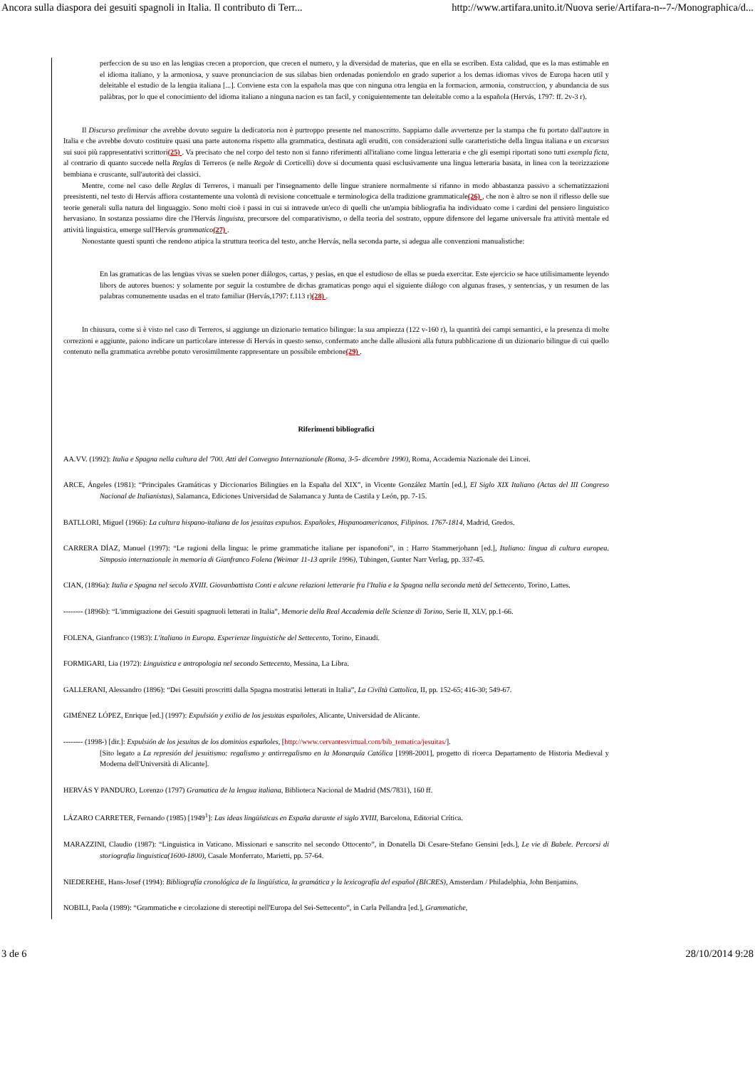Ancora sulla diaspora dei gesuiti spagnoli in Italia. Il contributo di Terr... http://www.artifara.unito.it/Nuova serie/Artifara-n--7-/Monographica/d...
perfeccion de su uso en las lengüas crecen a proporcion, que crecen el numero, y la diversidad de materias, que en ella se escrìben. Esta calidad, que es la mas estimable en el idioma italiano, y la armoniosa, y suave pronunciacion de sus silabas bien ordenadas poniendolo en grado superior a los demas idiomas vivos de Europa hacen util y deleitable el estudio de la lengüa italiana [...]. Conviene esta con la española mas que con ninguna otra lengüa en la formacion, armonia, construccion, y abundancia de sus palàbras, por lo que el conocimiento del idioma italiano a ninguna nacion es tan facil, y coniguientemente tan deleitable como a la española (Hervás, 1797: ff. 2v-3 r).
Il Discurso preliminar che avrebbe dovuto seguire la dedicatoria non è purtroppo presente nel manoscritto. Sappiamo dalle avvertenze per la stampa che fu portato dall'autore in Italia e che avrebbe dovuto costituire quasi una parte autonoma rispetto alla grammatica, destinata agli eruditi, con considerazioni sulle caratteristiche della lingua italiana e un excursus sui suoi più rappresentativi scrittori(25) . Va precisato che nel corpo del testo non si fanno riferimenti all'italiano come lingua letteraria e che gli esempi riportati sono tutti exempla ficta, al contrario di quanto succede nella Reglas di Terreros (e nelle Regole di Corticelli) dove si documenta quasi esclusivamente una lingua letteraria basata, in linea con la teorizzazione bembiana e cruscante, sull'autorità dei classici.
Mentre, come nel caso delle Reglas di Terreros, i manuali per l'insegnamento delle lingue straniere normalmente si rifanno in modo abbastanza passivo a schematizzazioni preesistenti, nel testo di Hervás affiora costantemente una volontà di revisione concettuale e terminologica della tradizione grammaticale(26) , che non è altro se non il riflesso delle sue teorie generali sulla natura del linguaggio. Sono molti cioè i passi in cui si intravede un'eco di quelli che un'ampia bibliografia ha individuato come i cardini del pensiero linguistico hervasiano. In sostanza possiamo dire che l'Hervás linguista, precursore del comparativismo, o della teoria del sostrato, oppure difensore del legame universale fra attività mentale ed attività linguistica, emerge sull'Hervás grammatico(27) .
Nonostante questi spunti che rendono atipica la struttura teorica del testo, anche Hervás, nella seconda parte, si adegua alle convenzioni manualistiche:
En las gramaticas de las lengüas vivas se suelen poner diálogos, cartas, y pesìas, en que el estudioso de ellas se pueda exercitar. Este ejercicio se hace utilisimamente leyendo libors de autores buenos: y solamente por seguir la costumbre de dichas gramaticas pongo aqui el siguiente diálogo con algunas frases, y sentencias, y un resumen de las palabras comunemente usadas en el trato familiar (Hervás,1797: f.113 r)(28) .
In chiusura, come si è visto nel caso di Terreros, si aggiunge un dizionario tematico bilingue: la sua ampiezza (122 v-160 r), la quantità dei campi semantici, e la presenza di molte correzioni e aggiunte, paiono indicare un particolare interesse di Hervás in questo senso, confermato anche dalle allusioni alla futura pubblicazione di un dizionario bilingue di cui quello contenuto nella grammatica avrebbe potuto verosimilmente rappresentare un possibile embrione(29) .
Riferimenti bibliografici
AA.VV. (1992): Italia e Spagna nella cultura del '700. Atti del Convegno Internazionale (Roma, 3-5- dicembre 1990), Roma, Accademia Nazionale dei Lincei.
ARCE, Ángeles (1981): “Principales Gramáticas y Diccionarios Bilingües en la España del XIX”, in Vicente González Martín [ed.], El Siglo XIX Italiano (Actas del III Congreso Nacional de Italianistas), Salamanca, Ediciones Universidad de Salamanca y Junta de Castila y León, pp. 7-15.
BATLLORI, Miguel (1966): La cultura hispano-italiana de los jesuitas expulsos. Españoles, Hispanoamericanos, Filipinos. 1767-1814, Madrid, Gredos.
CARRERA DÍAZ, Manuel (1997): “Le ragioni della lingua: le prime grammatiche italiane per ispanofoni”, in : Harro Stammerjohann [ed.], Italiano: lingua di cultura europea. Simposio internazionale in memoria di Gianfranco Folena (Weimar 11-13 aprile 1996), Tübingen, Gunter Narr Verlag, pp. 337-45.
CIAN, (1896a): Italia e Spagna nel secolo XVIII. Giovanbattista Conti e alcune relazioni letterarie fra l'Italia e la Spagna nella seconda metà del Settecento, Torino, Lattes.
-------- (1896b): “L'immigrazione dei Gesuiti spagnuoli letterati in Italia”, Memorie della Real Accademia delle Scienze di Torino, Serie II, XLV, pp.1-66.
FOLENA, Gianfranco (1983): L'italiano in Europa. Esperienze linguistiche del Settecento, Torino, Einaudi.
FORMIGARI, Lia (1972): Linguistica e antropologia nel secondo Settecento, Messina, La Libra.
GALLERANI, Alessandro (1896): “Dei Gesuiti proscritti dalla Spagna mostratisi letterati in Italia”, La Civiltà Cattolica, II, pp. 152-65; 416-30; 549-67.
GIMÉNEZ LÓPEZ, Enrique [ed.] (1997): Expulsión y exilio de los jesuitas españoles, Alicante, Universidad de Alicante.
-------- (1998-) [dir.]: Expulsión de los jesuitas de los dominios españoles, [http://www.cervantesvirtual.com/bib_tematica/jesuitas/].
[Sito legato a La represión del jesuitismo: regalismo y antirregalismo en la Monarquía Católica [1998-2001], progetto di ricerca Departamento de Historia Medieval y Moderna dell'Università di Alicante].
HERVÁS Y PANDURO, Lorenzo (1797) Gramatica de la lengua italiana, Biblioteca Nacional de Madrid (MS/7831), 160 ff.
LÁZARO CARRETER, Fernando (1985) [1949<sup>1</sup>]: Las ideas lingüísticas en España durante el siglo XVIII, Barcelona, Editorial Crítica.
MARAZZINI, Claudio (1987): “Linguistica in Vaticano. Missionari e sanscrito nel secondo Ottocento”, in Donatella Di Cesare-Stefano Gensini [eds.], Le vie di Babele. Percorsi di storiografia linguistica(1600-1800), Casale Monferrato, Marietti, pp. 57-64.
NIEDEREHE, Hans-Josef (1994): Bibliografía cronológica de la lingüística, la gramática y la lexicografía del español (BICRES), Amsterdam / Philadelphia, John Benjamins.
NOBILI, Paola (1989): “Grammatiche e circolazione di stereotipi nell'Europa del Sei-Settecento”, in Carla Pellandra [ed.], Grammatiche,
3 de 6 28/10/2014 9:28